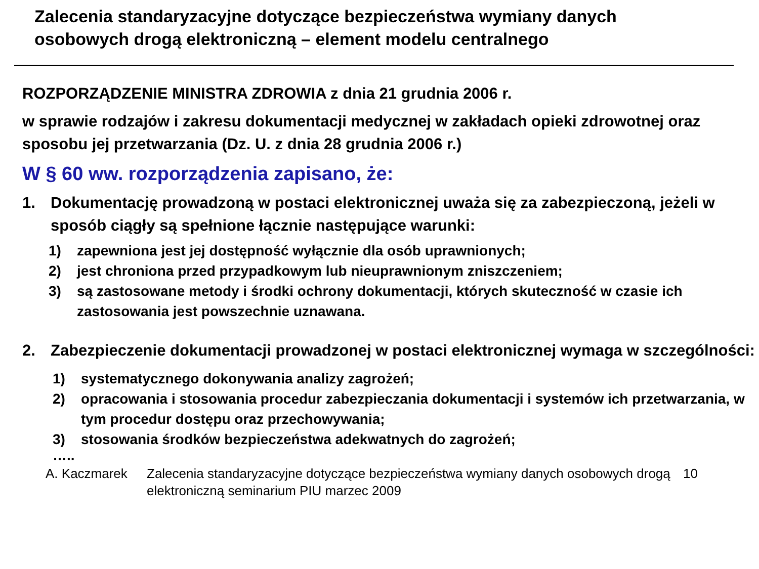Zalecenia standaryzacyjne dotyczące bezpieczeństwa wymiany danych
osobowych drogą elektroniczną – element modelu centralnego
ROZPORZĄDZENIE MINISTRA ZDROWIA z dnia 21 grudnia 2006 r.
w sprawie rodzajów i zakresu dokumentacji medycznej w zakładach opieki zdrowotnej oraz sposobu jej przetwarzania (Dz. U. z dnia 28 grudnia 2006 r.)
W § 60 ww. rozporządzenia zapisano, że:
1. Dokumentację prowadzoną w postaci elektronicznej uważa się za zabezpieczoną, jeżeli w sposób ciągły są spełnione łącznie następujące warunki:
1) zapewniona jest jej dostępność wyłącznie dla osób uprawnionych;
2) jest chroniona przed przypadkowym lub nieuprawnionym zniszczeniem;
3) są zastosowane metody i środki ochrony dokumentacji, których skuteczność w czasie ich zastosowania jest powszechnie uznawana.
2. Zabezpieczenie dokumentacji prowadzonej w postaci elektronicznej wymaga w szczególności:
1) systematycznego dokonywania analizy zagrożeń;
2) opracowania i stosowania procedur zabezpieczania dokumentacji i systemów ich przetwarzania, w tym procedur dostępu oraz przechowywania;
3) stosowania środków bezpieczeństwa adekwatnych do zagrożeń;
…..
A. Kaczmarek Zalecenia standaryzacyjne dotyczące bezpieczeństwa wymiany danych osobowych drogą elektroniczną seminarium PIU marzec 2009 10